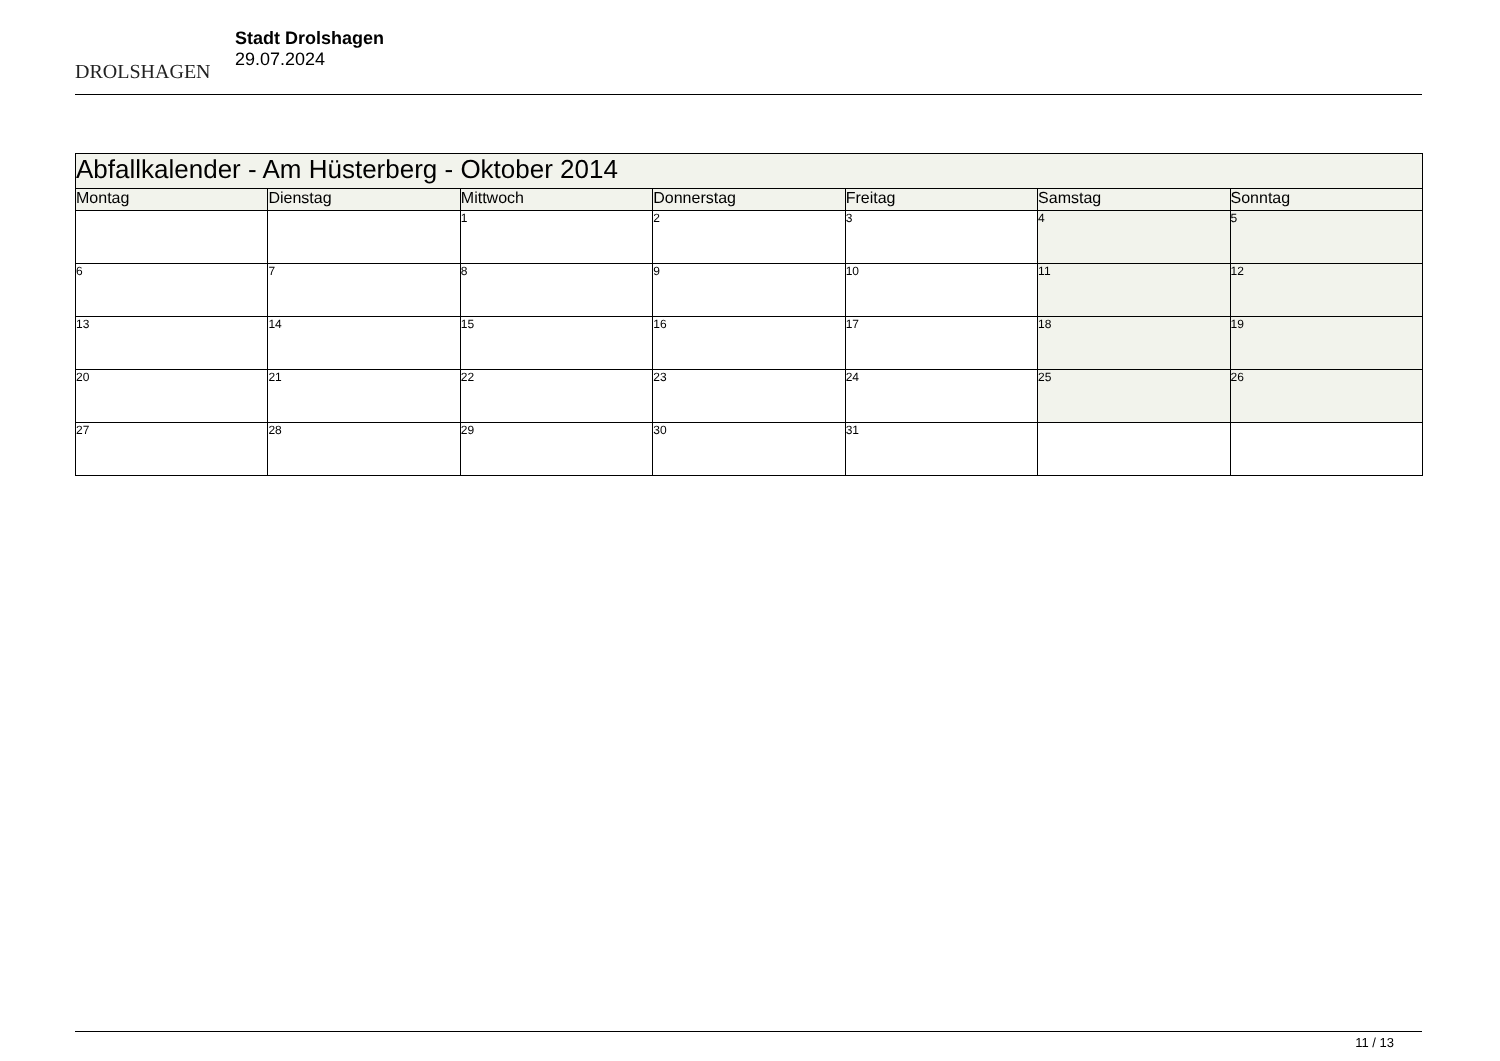DROLSHAGEN
Stadt Drolshagen
29.07.2024
| Abfallkalender - Am Hüsterberg - Oktober 2014 | | | | | | |
| Montag | Dienstag | Mittwoch | Donnerstag | Freitag | Samstag | Sonntag |
| | | 1 | 2 | 3 | 4 | 5 |
| 6 | 7 | 8 | 9 | 10 | 11 | 12 |
| 13 | 14 | 15 | 16 | 17 | 18 | 19 |
| 20 | 21 | 22 | 23 | 24 | 25 | 26 |
| 27 | 28 | 29 | 30 | 31 | | |
11 / 13